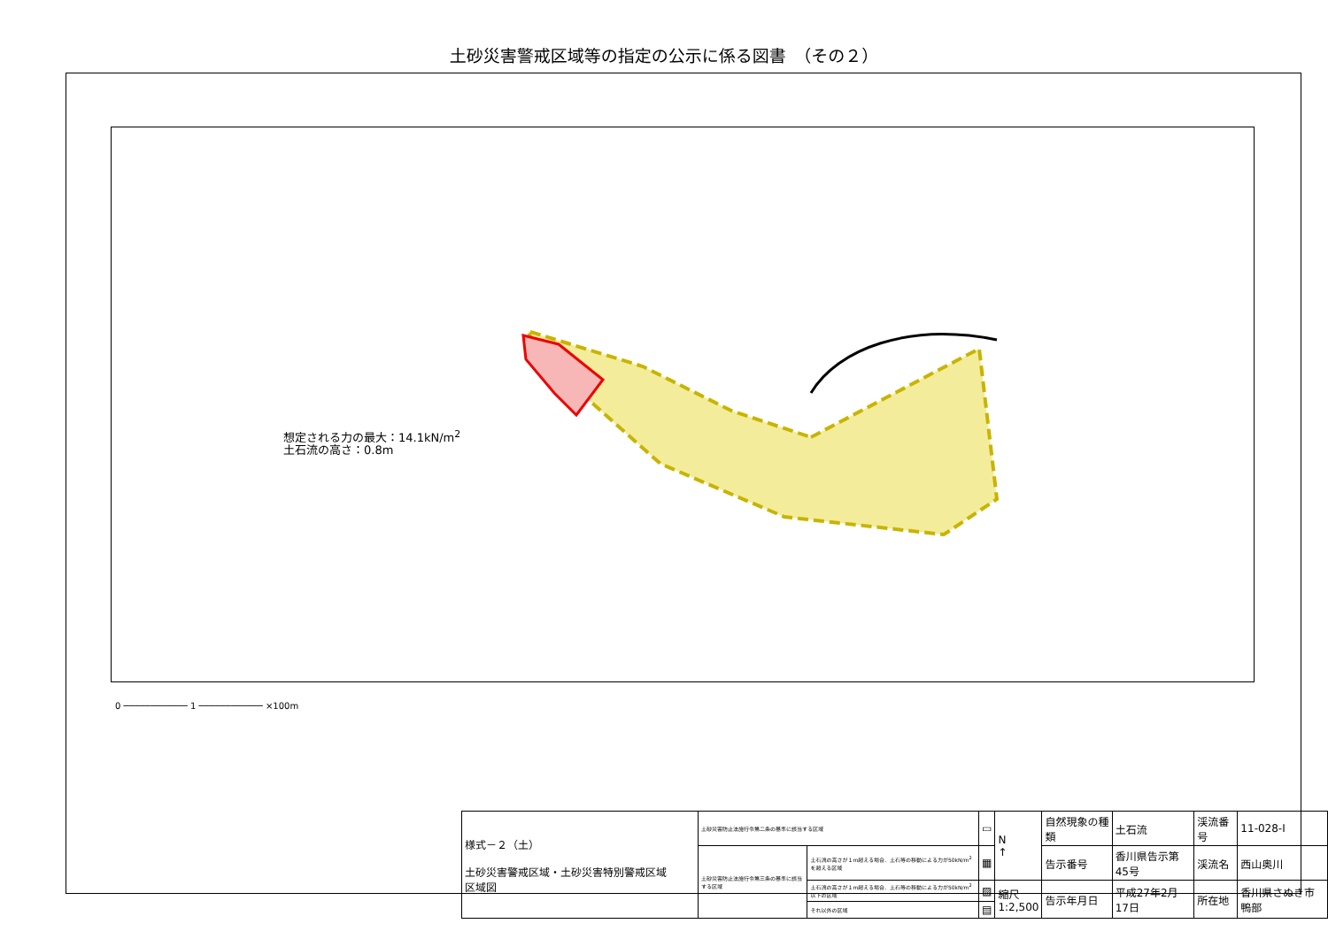土砂災害警戒区域等の指定の公示に係る図書　（その２）
想定される力の最大：14.1kN/m<sup>2</sup>
土石流の高さ：0.8m
0 ──────────── 1 ──────────── ×100m
| 様式－２（土） 土砂災害警戒区域・土砂災害特別警戒区域 区域図 | 土砂災害防止法施行令第二条の基準に該当する区域 | | ▭ | N ↑ | 自然現象の種類 | 土石流 | 渓流番号 | 11-028-Ⅰ |
| | 土砂災害防止法施行令第三条の基準に該当する区域 | 土石流の高さが１m超える場合、土石等の移動による力が50kN/m<sup>2</sup>を超える区域 | ▦ | | 告示番号 | 香川県告示第45号 | 渓流名 | 西山奥川 |
| | | 土石流の高さが１m超える場合、土石等の移動による力が50kN/m<sup>2</sup>以下の区域 | ▨ | 縮尺 1:2,500 | 告示年月日 | 平成27年2月17日 | 所在地 | 香川県さぬき市鴨部 |
| | | それ以外の区域 | ▤ | | | | | |